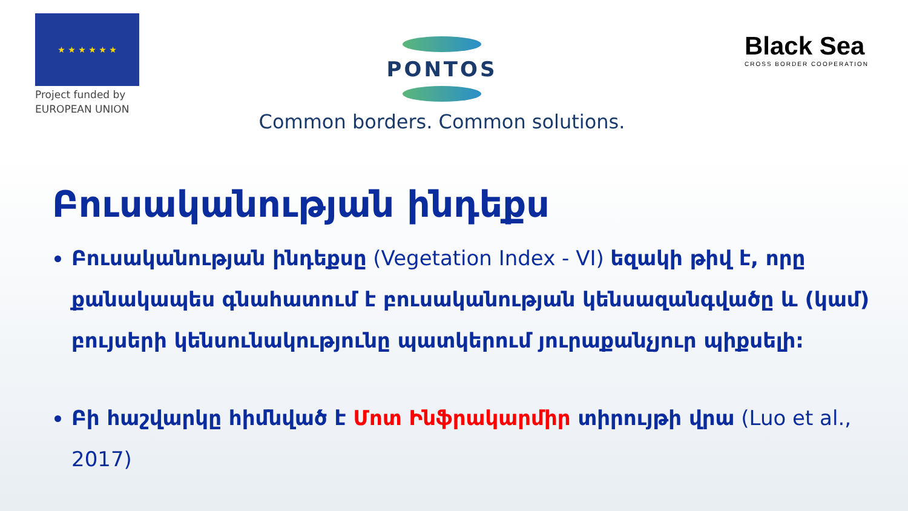★ ★ ★ ★ ★ ★
Project funded by
EUROPEAN UNION
PONTOS
Common borders. Common solutions.
Black Sea
CROSS BORDER COOPERATION
Բուսականության ինդեքս
Բուսականության ինդեքսը (Vegetation Index - VI) եզակի թիվ է, որը քանակապես գնահատում է բուսականության կենսազանգվածը և (կամ) բույսերի կենսունակությունը պատկերում յուրաքանչյուր պիքսելի:
Բի հաշվարկը հիմնված է Մոտ Ինֆրակարմիր տիրույթի վրա (Luo et al., 2017)